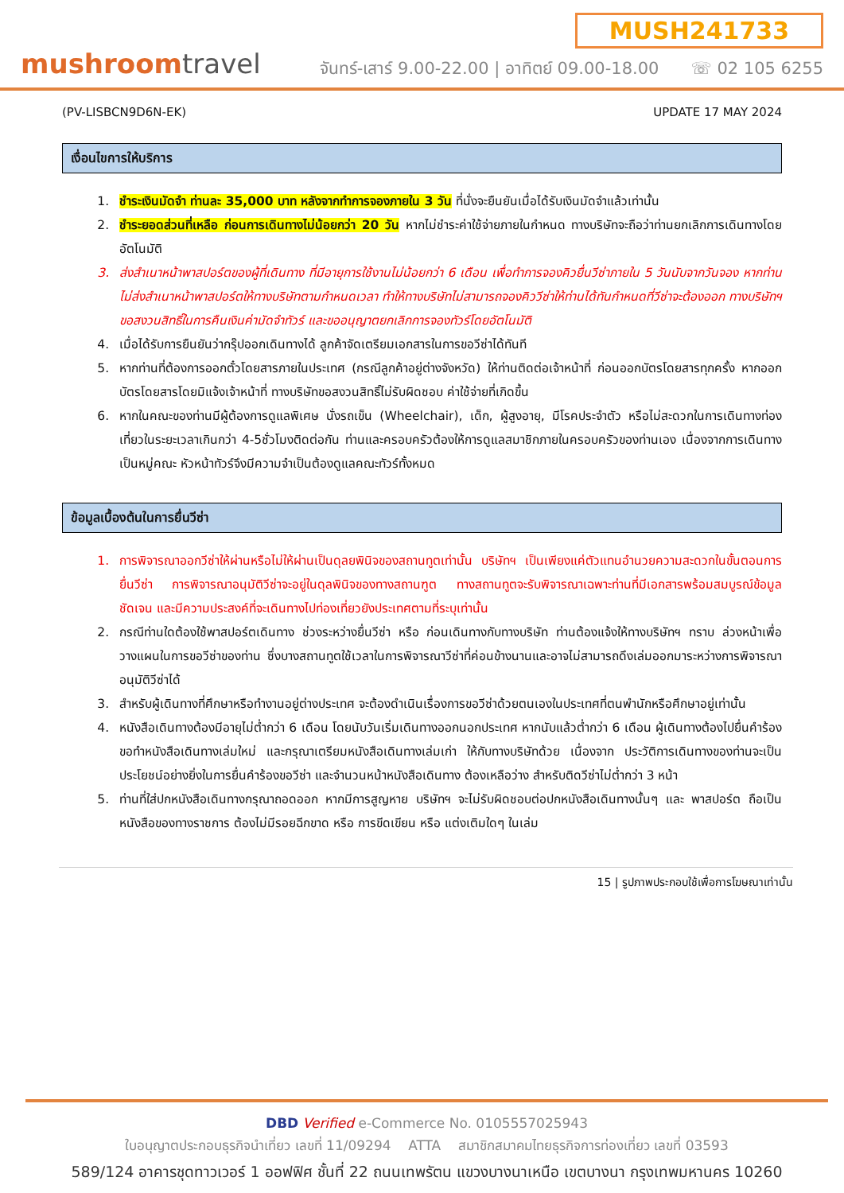mushroomtravel
MUSH241733
จันทร์-เสาร์ 9.00-22.00 | อาทิตย์ 09.00-18.00 ☏ 02 105 6255
(PV-LISBCN9D6N-EK) UPDATE 17 MAY 2024
เงื่อนไขการให้บริการ
1. ชำระเงินมัดจำ ท่านละ 35,000 บาท หลังจากทำการจองภายใน 3 วัน ที่นั่งจะยืนยันเมื่อได้รับเงินมัดจำแล้วเท่านั้น
2. ชำระยอดส่วนที่เหลือ ก่อนการเดินทางไม่น้อยกว่า 20 วัน หากไม่ชำระค่าใช้จ่ายภายในกำหนด ทางบริษัทจะถือว่าท่านยกเลิกการเดินทางโดยอัตโนมัติ
3. ส่งสำเนาหน้าพาสปอร์ตของผู้ที่เดินทาง ที่มีอายุการใช้งานไม่น้อยกว่า 6 เดือน เพื่อทำการจองคิวยื่นวีซ่าภายใน 5 วันนับจากวันจอง หากท่านไม่ส่งสำเนาหน้าพาสปอร์ตให้ทางบริษัทตามกำหนดเวลา ทำให้ทางบริษัทไม่สามารถจองคิววีซ่าให้ท่านได้ทันกำหนดที่วีซ่าจะต้องออก ทางบริษัทฯขอสงวนสิทธิ์ในการคืนเงินค่ามัดจำทัวร์ และขออนุญาตยกเลิกการจองทัวร์โดยอัตโนมัติ
4. เมื่อได้รับการยืนยันว่ากรุ๊ปออกเดินทางได้ ลูกค้าจัดเตรียมเอกสารในการขอวีซ่าได้ทันที
5. หากท่านที่ต้องการออกตั๋วโดยสารภายในประเทศ (กรณีลูกค้าอยู่ต่างจังหวัด) ให้ท่านติดต่อเจ้าหน้าที่ ก่อนออกบัตรโดยสารทุกครั้ง หากออกบัตรโดยสารโดยมิแจ้งเจ้าหน้าที่ ทางบริษัทขอสงวนสิทธิ์ไม่รับผิดชอบ ค่าใช้จ่ายที่เกิดขึ้น
6. หากในคณะของท่านมีผู้ต้องการดูแลพิเศษ นั่งรถเข็น (Wheelchair), เด็ก, ผู้สูงอายุ, มีโรคประจำตัว หรือไม่สะดวกในการเดินทางท่องเที่ยวในระยะเวลาเกินกว่า 4-5ชั่วโมงติดต่อกัน ท่านและครอบครัวต้องให้การดูแลสมาชิกภายในครอบครัวของท่านเอง เนื่องจากการเดินทางเป็นหมู่คณะ หัวหน้าทัวร์จึงมีความจำเป็นต้องดูแลคณะทัวร์ทั้งหมด
ข้อมูลเบื้องต้นในการยื่นวีซ่า
1. การพิจารณาออกวีซ่าให้ผ่านหรือไม่ให้ผ่านเป็นดุลยพินิจของสถานทูตเท่านั้น บริษัทฯ เป็นเพียงแค่ตัวแทนอำนวยความสะดวกในขั้นตอนการยื่นวีซ่า การพิจารณาอนุมัติวีซ่าจะอยู่ในดุลพินิจของทางสถานฑูต ทางสถานทูตจะรับพิจารณาเฉพาะท่านที่มีเอกสารพร้อมสมบูรณ์ข้อมูลชัดเจน และมีความประสงค์ที่จะเดินทางไปท่องเที่ยวยังประเทศตามที่ระบุเท่านั้น
2. กรณีท่านใดต้องใช้พาสปอร์ตเดินทาง ช่วงระหว่างยื่นวีซ่า หรือ ก่อนเดินทางกับทางบริษัท ท่านต้องแจ้งให้ทางบริษัทฯ ทราบ ล่วงหน้าเพื่อวางแผนในการขอวีซ่าของท่าน ซึ่งบางสถานทูตใช้เวลาในการพิจารณาวีซ่าที่ค่อนข้างนานและอาจไม่สามารถดึงเล่มออกมาระหว่างการพิจารณาอนุมัติวีซ่าได้
3. สำหรับผู้เดินทางที่ศึกษาหรือทำงานอยู่ต่างประเทศ จะต้องดำเนินเรื่องการขอวีซ่าด้วยตนเองในประเทศที่ตนพำนักหรือศึกษาอยู่เท่านั้น
4. หนังสือเดินทางต้องมีอายุไม่ต่ำกว่า 6 เดือน โดยนับวันเริ่มเดินทางออกนอกประเทศ หากนับแล้วต่ำกว่า 6 เดือน ผู้เดินทางต้องไปยื่นคำร้องขอทำหนังสือเดินทางเล่มใหม่ และกรุณาเตรียมหนังสือเดินทางเล่มเก่า ให้กับทางบริษัทด้วย เนื่องจาก ประวัติการเดินทางของท่านจะเป็นประโยชน์อย่างยิ่งในการยื่นคำร้องขอวีซ่า และจำนวนหน้าหนังสือเดินทาง ต้องเหลือว่าง สำหรับติดวีซ่าไม่ต่ำกว่า 3 หน้า
5. ท่านที่ใส่ปกหนังสือเดินทางกรุณาถอดออก หากมีการสูญหาย บริษัทฯ จะไม่รับผิดชอบต่อปกหนังสือเดินทางนั้นๆ และ พาสปอร์ต ถือเป็นหนังสือของทางราชการ ต้องไม่มีรอยฉีกขาด หรือ การขีดเขียน หรือ แต่งเติมใดๆ ในเล่ม
15 | รูปภาพประกอบใช้เพื่อการโฆษณาเท่านั้น
DBD Verified e-Commerce No. 0105557025943
ใบอนุญาตประกอบธุรกิจนำเที่ยว เลขที่ 11/09294 ATTA สมาชิกสมาคมไทยธุรกิจการท่องเที่ยว เลขที่ 03593
589/124 อาคารชุดทาวเวอร์ 1 ออฟฟิศ ชั้นที่ 22 ถนนเทพรัตน แขวงบางนาเหนือ เขตบางนา กรุงเทพมหานคร 10260